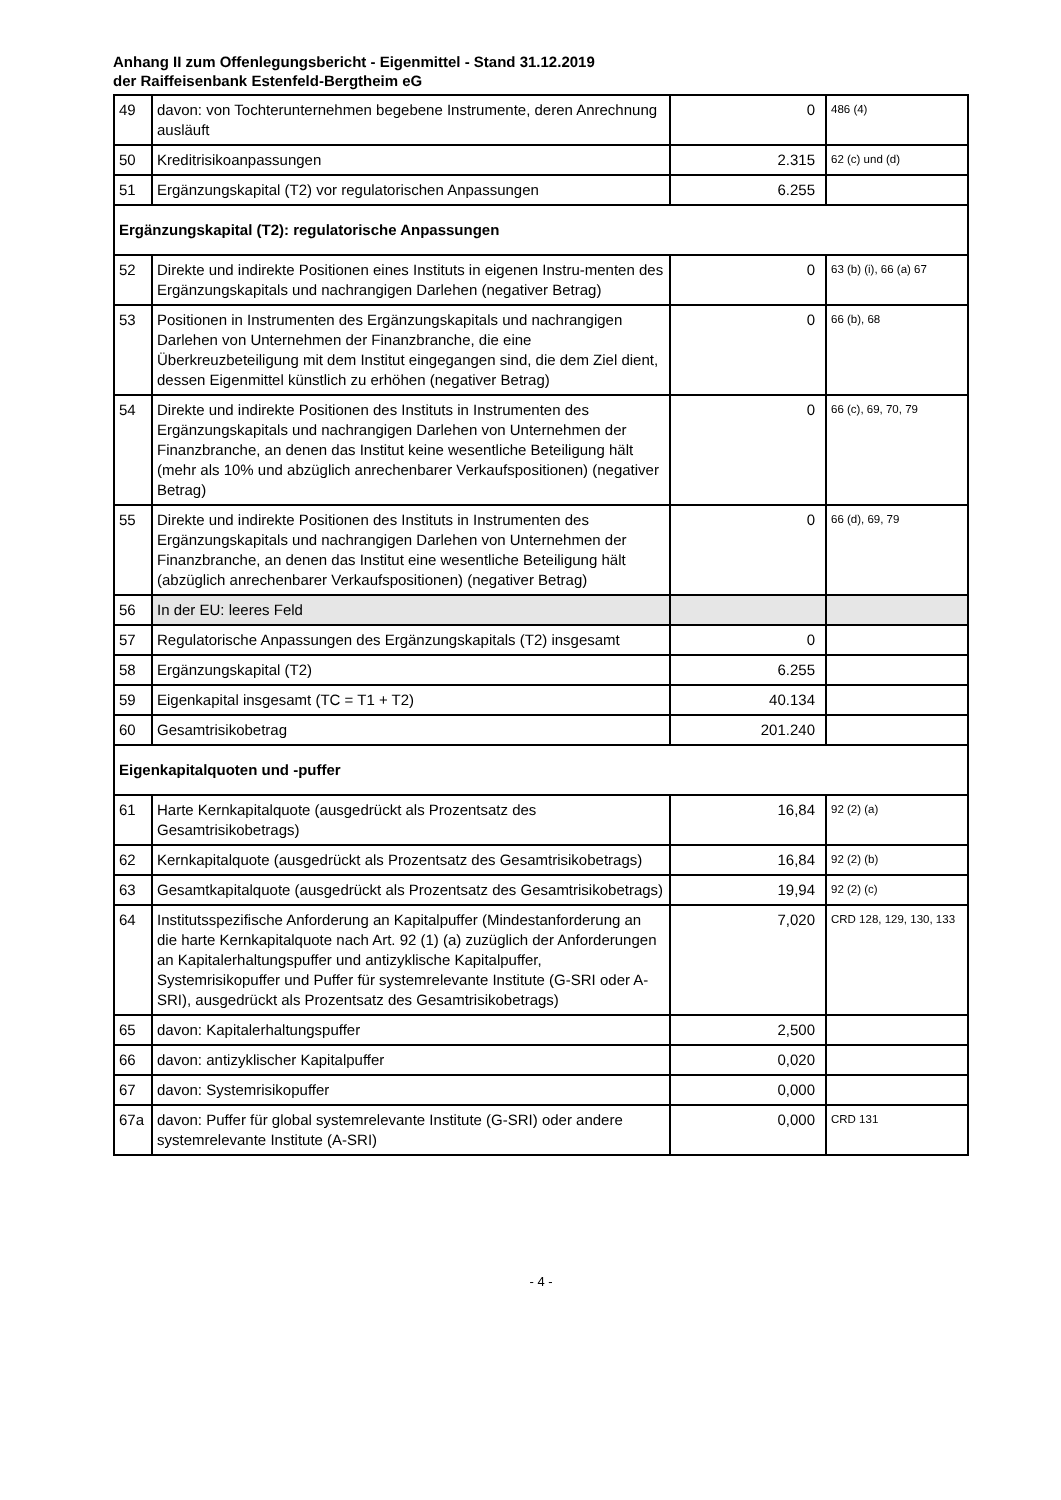Anhang II zum Offenlegungsbericht - Eigenmittel - Stand 31.12.2019
der Raiffeisenbank Estenfeld-Bergtheim eG
| 49 | davon: von Tochterunternehmen begebene Instrumente, deren Anrechnung ausläuft | 0 | 486 (4) |
| 50 | Kreditrisikoanpassungen | 2.315 | 62 (c) und (d) |
| 51 | Ergänzungskapital (T2) vor regulatorischen Anpassungen | 6.255 | |
| Ergänzungskapital (T2): regulatorische Anpassungen | | | |
| 52 | Direkte und indirekte Positionen eines Instituts in eigenen Instru-menten des Ergänzungskapitals und nachrangigen Darlehen (negativer Betrag) | 0 | 63 (b) (i), 66 (a) 67 |
| 53 | Positionen in Instrumenten des Ergänzungskapitals und nachrangigen Darlehen von Unternehmen der Finanzbranche, die eine Überkreuzbeteiligung mit dem Institut eingegangen sind, die dem Ziel dient, dessen Eigenmittel künstlich zu erhöhen (negativer Betrag) | 0 | 66 (b), 68 |
| 54 | Direkte und indirekte Positionen des Instituts in Instrumenten des Ergänzungskapitals und nachrangigen Darlehen von Unternehmen der Finanzbranche, an denen das Institut keine wesentliche Beteiligung hält (mehr als 10% und abzüglich anrechenbarer Verkaufspositionen) (negativer Betrag) | 0 | 66 (c), 69, 70, 79 |
| 55 | Direkte und indirekte Positionen des Instituts in Instrumenten des Ergänzungskapitals und nachrangigen Darlehen von Unternehmen der Finanzbranche, an denen das Institut eine wesentliche Beteiligung hält (abzüglich anrechenbarer Verkaufspositionen) (negativer Betrag) | 0 | 66 (d), 69, 79 |
| 56 | In der EU: leeres Feld | | |
| 57 | Regulatorische Anpassungen des Ergänzungskapitals (T2) insgesamt | 0 | |
| 58 | Ergänzungskapital (T2) | 6.255 | |
| 59 | Eigenkapital insgesamt (TC = T1 + T2) | 40.134 | |
| 60 | Gesamtrisikobetrag | 201.240 | |
| Eigenkapitalquoten und -puffer | | | |
| 61 | Harte Kernkapitalquote (ausgedrückt als Prozentsatz des Gesamtrisikobetrags) | 16,84 | 92 (2) (a) |
| 62 | Kernkapitalquote (ausgedrückt als Prozentsatz des Gesamtrisikobetrags) | 16,84 | 92 (2) (b) |
| 63 | Gesamtkapitalquote (ausgedrückt als Prozentsatz des Gesamtrisikobetrags) | 19,94 | 92 (2) (c) |
| 64 | Institutsspezifische Anforderung an Kapitalpuffer (Mindestanforderung an die harte Kernkapitalquote nach Art. 92 (1) (a) zuzüglich der Anforderungen an Kapitalerhaltungspuffer und antizyklische Kapitalpuffer, Systemrisikopuffer und Puffer für systemrelevante Institute (G-SRI oder A-SRI), ausgedrückt als Prozentsatz des Gesamtrisikobetrags) | 7,020 | CRD 128, 129, 130, 133 |
| 65 | davon: Kapitalerhaltungspuffer | 2,500 | |
| 66 | davon: antizyklischer Kapitalpuffer | 0,020 | |
| 67 | davon: Systemrisikopuffer | 0,000 | |
| 67a | davon: Puffer für global systemrelevante Institute (G-SRI) oder andere systemrelevante Institute (A-SRI) | 0,000 | CRD 131 |
- 4 -